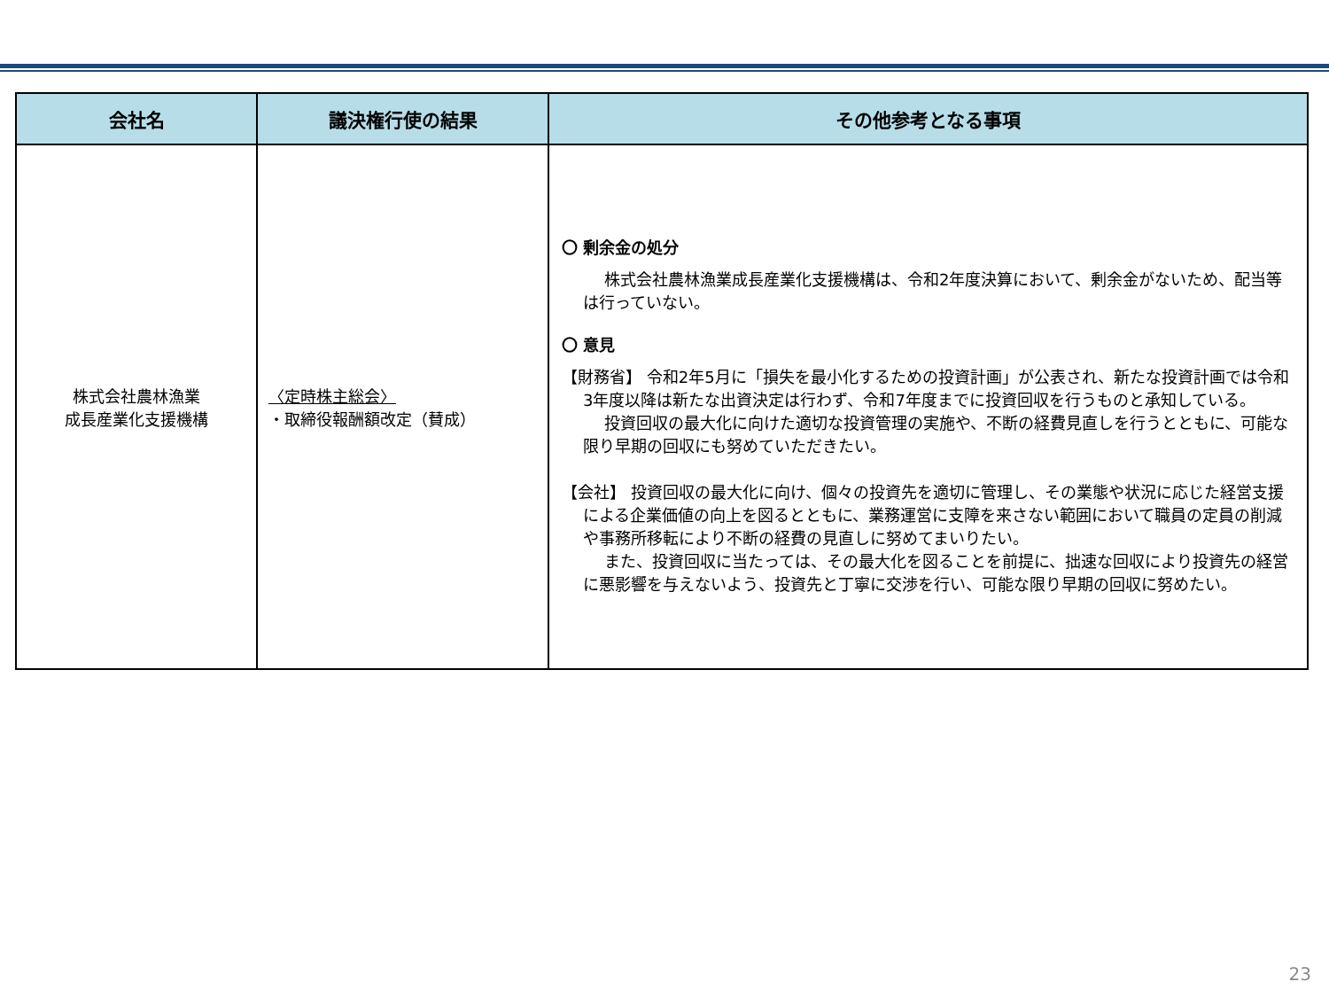| 会社名 | 議決権行使の結果 | その他参考となる事項 |
| --- | --- | --- |
| 株式会社農林漁業 成長産業化支援機構 | 〈定時株主総会〉 ・取締役報酬額改定（賛成） | 〇 剰余金の処分 株式会社農林漁業成長産業化支援機構は、令和2年度決算において、剰余金がないため、配当等は行っていない。 〇 意見 【財務省】 令和2年5月に「損失を最小化するための投資計画」が公表され、新たな投資計画では令和3年度以降は新たな出資決定は行わず、令和7年度までに投資回収を行うものと承知している。 投資回収の最大化に向けた適切な投資管理の実施や、不断の経費見直しを行うとともに、可能な限り早期の回収にも努めていただきたい。 【会社】 投資回収の最大化に向け、個々の投資先を適切に管理し、その業態や状況に応じた経営支援による企業価値の向上を図るとともに、業務運営に支障を来さない範囲において職員の定員の削減や事務所移転により不断の経費の見直しに努めてまいりたい。 また、投資回収に当たっては、その最大化を図ることを前提に、拙速な回収により投資先の経営に悪影響を与えないよう、投資先と丁寧に交渉を行い、可能な限り早期の回収に努めたい。 |
23